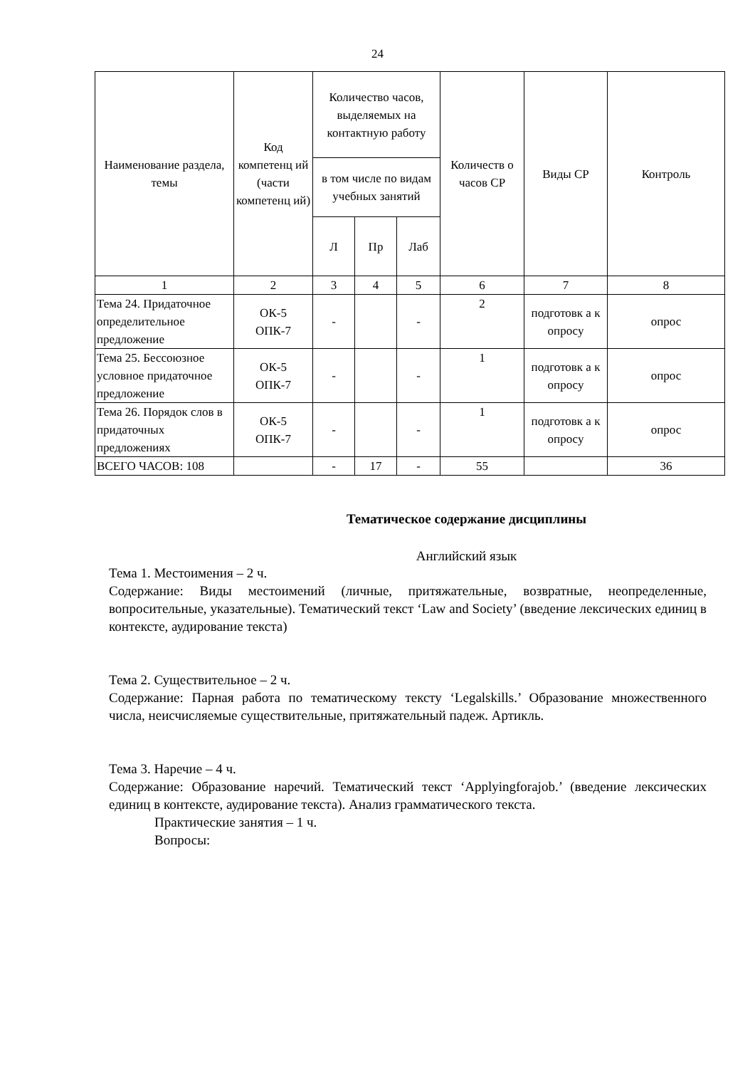24
| Наименование раздела, темы | Код компетенц ий (части компетенц ий) | Количество часов, выделяемых на контактную работу | | | Количеств о часов СР | Виды СР | Контроль |
| --- | --- | --- | --- | --- | --- | --- | --- |
| | | в том числе по видам учебных занятий | | | | | |
| | | Л | Пр | Лаб | | | |
| 1 | 2 | 3 | 4 | 5 | 6 | 7 | 8 |
| Тема 24. Придаточное определительное предложение | ОК-5 ОПК-7 | - | | - | 2 | подготовк а к опросу | опрос |
| Тема 25. Бессоюзное условное придаточное предложение | ОК-5 ОПК-7 | - | | - | 1 | подготовк а к опросу | опрос |
| Тема 26. Порядок слов в придаточных предложениях | ОК-5 ОПК-7 | - | | - | 1 | подготовк а к опросу | опрос |
| ВСЕГО ЧАСОВ: 108 | | - | 17 | - | 55 | | 36 |
Тематическое содержание дисциплины
Английский язык
Тема 1. Местоимения – 2 ч.
Содержание: Виды местоимений (личные, притяжательные, возвратные, неопределенные, вопросительные, указательные). Тематический текст ‘Law and Society’ (введение лексических единиц в контексте, аудирование текста)
Тема 2. Существительное – 2 ч.
Содержание: Парная работа по тематическому тексту ‘Legalskills.’ Образование множественного числа, неисчисляемые существительные, притяжательный падеж. Артикль.
Тема 3. Наречие – 4 ч.
Содержание: Образование наречий. Тематический текст ‘Applyingforajob.’ (введение лексических единиц в контексте, аудирование текста). Анализ грамматического текста.
Практические занятия – 1 ч.
Вопросы: